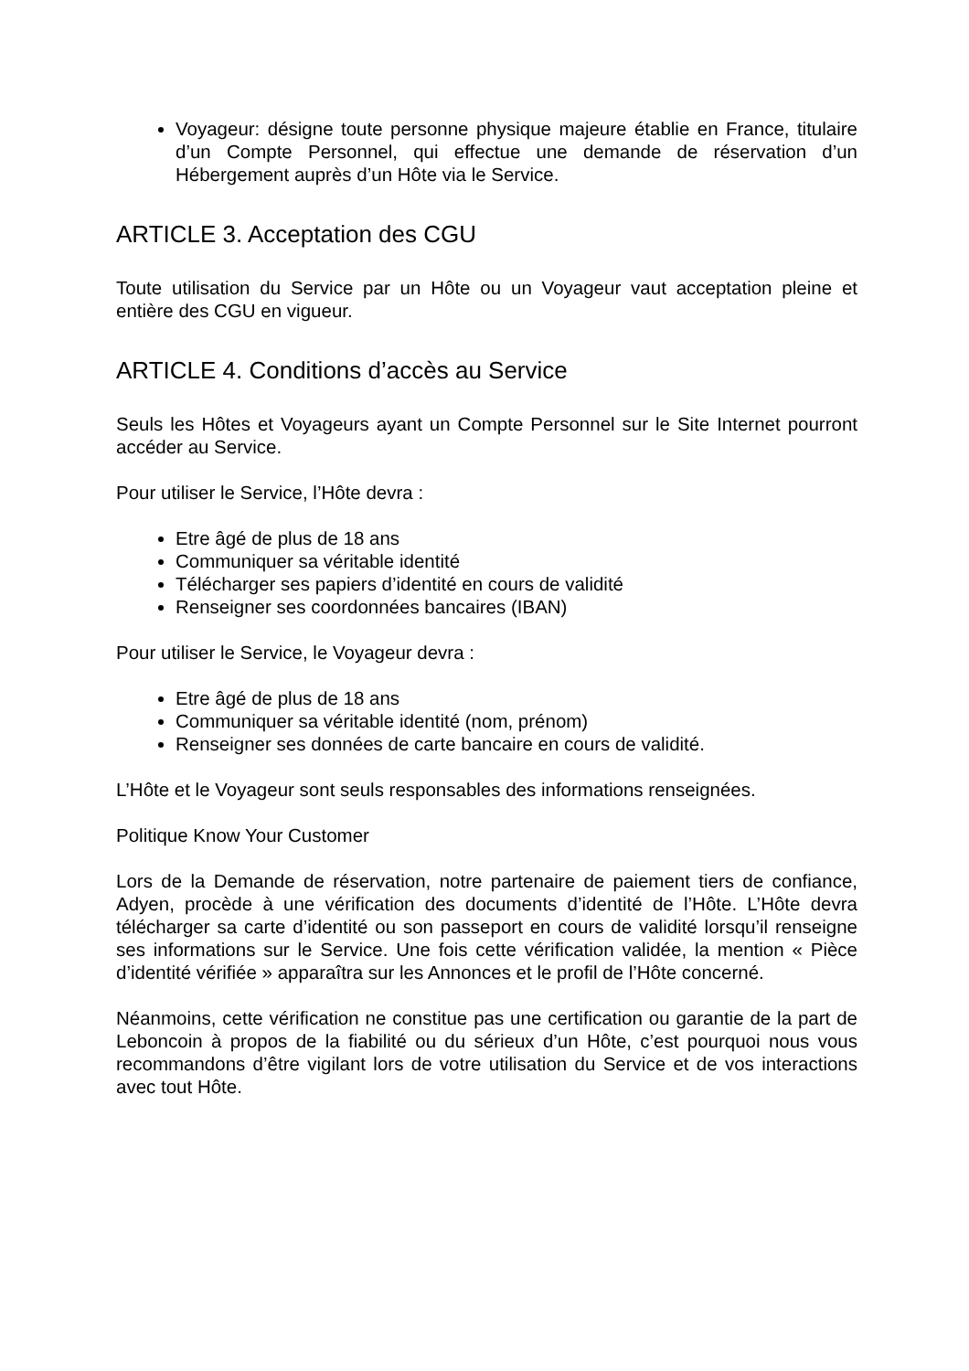Voyageur: désigne toute personne physique majeure établie en France, titulaire d’un Compte Personnel, qui effectue une demande de réservation d’un Hébergement auprès d’un Hôte via le Service.
ARTICLE 3. Acceptation des CGU
Toute utilisation du Service par un Hôte ou un Voyageur vaut acceptation pleine et entière des CGU en vigueur.
ARTICLE 4. Conditions d’accès au Service
Seuls les Hôtes et Voyageurs ayant un Compte Personnel sur le Site Internet pourront accéder au Service.
Pour utiliser le Service, l’Hôte devra :
Etre âgé de plus de 18 ans
Communiquer sa véritable identité
Télécharger ses papiers d’identité en cours de validité
Renseigner ses coordonnées bancaires (IBAN)
Pour utiliser le Service, le Voyageur devra :
Etre âgé de plus de 18 ans
Communiquer sa véritable identité (nom, prénom)
Renseigner ses données de carte bancaire en cours de validité.
L’Hôte et le Voyageur sont seuls responsables des informations renseignées.
Politique Know Your Customer
Lors de la Demande de réservation, notre partenaire de paiement tiers de confiance, Adyen, procède à une vérification des documents d’identité de l’Hôte. L’Hôte devra télécharger sa carte d’identité ou son passeport en cours de validité lorsqu’il renseigne ses informations sur le Service. Une fois cette vérification validée, la mention « Pièce d’identité vérifiée » apparaîtra sur les Annonces et le profil de l’Hôte concerné.
Néanmoins, cette vérification ne constitue pas une certification ou garantie de la part de Leboncoin à propos de la fiabilité ou du sérieux d’un Hôte, c’est pourquoi nous vous recommandons d’être vigilant lors de votre utilisation du Service et de vos interactions avec tout Hôte.